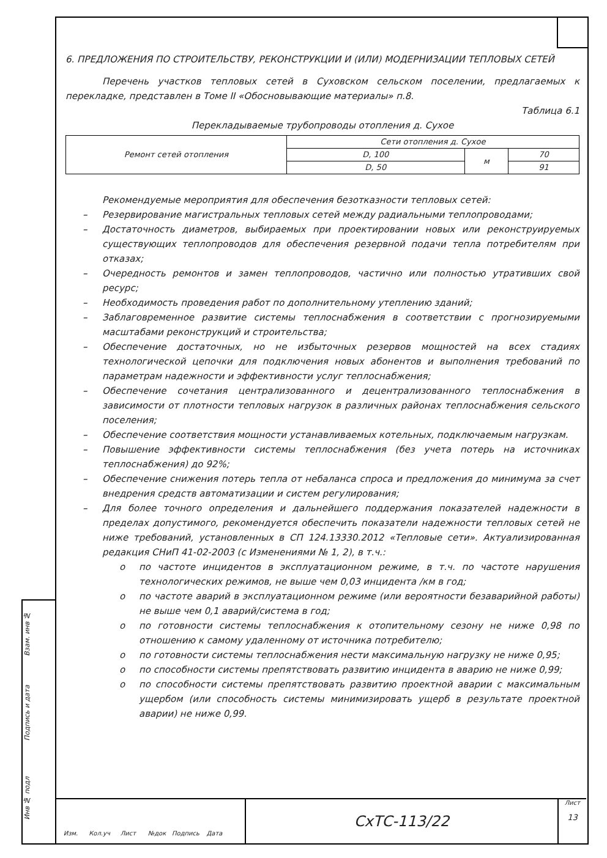Взам. инв №
Подпись и дата
Инв № подл
6. ПРЕДЛОЖЕНИЯ ПО СТРОИТЕЛЬСТВУ, РЕКОНСТРУКЦИИ И (ИЛИ) МОДЕРНИЗАЦИИ ТЕПЛОВЫХ СЕТЕЙ
Перечень участков тепловых сетей в Суховском сельском поселении, предлагаемых к перекладке, представлен в Томе II «Обосновывающие материалы» п.8.
Таблица 6.1
Перекладываемые трубопроводы отопления д. Сухое
| Ремонт сетей отопления | Сети отопления д. Сухое | | |
| | D, 100 | м | 70 |
| | D, 50 | | 91 |
Рекомендуемые мероприятия для обеспечения безотказности тепловых сетей:
– Резервирование магистральных тепловых сетей между радиальными теплопроводами;
– Достаточность диаметров, выбираемых при проектировании новых или реконструируемых существующих теплопроводов для обеспечения резервной подачи тепла потребителям при отказах;
– Очередность ремонтов и замен теплопроводов, частично или полностью утративших свой ресурс;
– Необходимость проведения работ по дополнительному утеплению зданий;
– Заблаговременное развитие системы теплоснабжения в соответствии с прогнозируемыми масштабами реконструкций и строительства;
– Обеспечение достаточных, но не избыточных резервов мощностей на всех стадиях технологической цепочки для подключения новых абонентов и выполнения требований по параметрам надежности и эффективности услуг теплоснабжения;
– Обеспечение сочетания централизованного и децентрализованного теплоснабжения в зависимости от плотности тепловых нагрузок в различных районах теплоснабжения сельского поселения;
– Обеспечение соответствия мощности устанавливаемых котельных, подключаемым нагрузкам.
– Повышение эффективности системы теплоснабжения (без учета потерь на источниках теплоснабжения) до 92%;
– Обеспечение снижения потерь тепла от небаланса спроса и предложения до минимума за счет внедрения средств автоматизации и систем регулирования;
– Для более точного определения и дальнейшего поддержания показателей надежности в пределах допустимого, рекомендуется обеспечить показатели надежности тепловых сетей не ниже требований, установленных в СП 124.13330.2012 «Тепловые сети». Актуализированная редакция СНиП 41-02-2003 (с Изменениями № 1, 2), в т.ч.:
o по частоте инцидентов в эксплуатационном режиме, в т.ч. по частоте нарушения технологических режимов, не выше чем 0,03 инцидента /км в год;
o по частоте аварий в эксплуатационном режиме (или вероятности безаварийной работы) не выше чем 0,1 аварий/система в год;
o по готовности системы теплоснабжения к отопительному сезону не ниже 0,98 по отношению к самому удаленному от источника потребителю;
o по готовности системы теплоснабжения нести максимальную нагрузку не ниже 0,95;
o по способности системы препятствовать развитию инцидента в аварию не ниже 0,99;
o по способности системы препятствовать развитию проектной аварии с максимальным ущербом (или способность системы минимизировать ущерб в результате проектной аварии) не ниже 0,99.
СхТС-113/22
Лист
13
Изм. Кол.уч Лист №док Подпись Дата